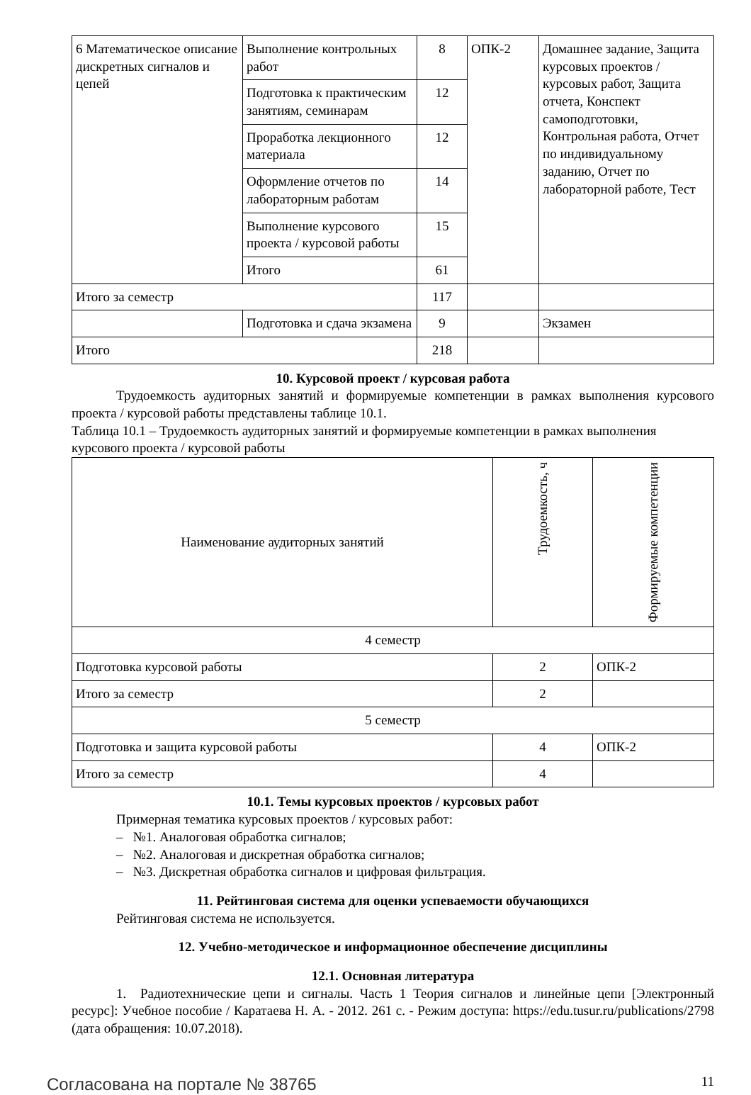| 6 Математическое описание дискретных сигналов и цепей | Выполнение контрольных работ | 8 | ОПК-2 | Домашнее задание, Защита курсовых проектов / курсовых работ, Защита отчета, Конспект самоподготовки, Контрольная работа, Отчет по индивидуальному заданию, Отчет по лабораторной работе, Тест |
| | Подготовка к практическим занятиям, семинарам | 12 | | |
| | Проработка лекционного материала | 12 | | |
| | Оформление отчетов по лабораторным работам | 14 | | |
| | Выполнение курсового проекта / курсовой работы | 15 | | |
| | Итого | 61 | | |
| Итого за семестр | | 117 | | |
| | Подготовка и сдача экзамена | 9 | | Экзамен |
| Итого | | 218 | | |
10. Курсовой проект / курсовая работа
Трудоемкость аудиторных занятий и формируемые компетенции в рамках выполнения курсового проекта / курсовой работы представлены таблице 10.1.
Таблица 10.1 – Трудоемкость аудиторных занятий и формируемые компетенции в рамках выполнения курсового проекта / курсовой работы
| Наименование аудиторных занятий | Трудоемкость, ч | Формируемые компетенции |
| --- | --- | --- |
| 4 семестр | | |
| Подготовка курсовой работы | 2 | ОПК-2 |
| Итого за семестр | 2 | |
| 5 семестр | | |
| Подготовка и защита курсовой работы | 4 | ОПК-2 |
| Итого за семестр | 4 | |
10.1. Темы курсовых проектов / курсовых работ
Примерная тематика курсовых проектов / курсовых работ:
– №1. Аналоговая обработка сигналов;
– №2. Аналоговая и дискретная обработка сигналов;
– №3. Дискретная обработка сигналов и цифровая фильтрация.
11. Рейтинговая система для оценки успеваемости обучающихся
Рейтинговая система не используется.
12. Учебно-методическое и информационное обеспечение дисциплины
12.1. Основная литература
1. Радиотехнические цепи и сигналы. Часть 1 Теория сигналов и линейные цепи [Электронный ресурс]: Учебное пособие / Каратаева Н. А. - 2012. 261 с. - Режим доступа: https://edu.tusur.ru/publications/2798 (дата обращения: 10.07.2018).
Согласована на портале № 38765 11